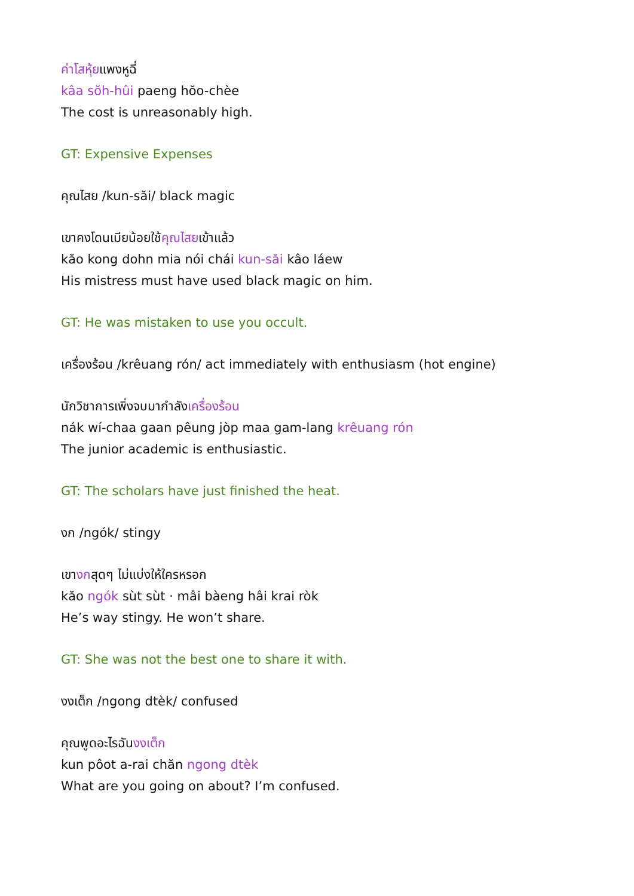ค่าโสหุ้ยแพงหูฉี่
kâa sŏh-hûi paeng hŏo-chèe
The cost is unreasonably high.
GT: Expensive Expenses
คุณไสย /kun-săi/ black magic
เขาคงโดนเมียน้อยใช้คุณไสยเข้าแล้ว
kăo kong dohn mia nói chái kun-săi kâo láew
His mistress must have used black magic on him.
GT: He was mistaken to use you occult.
เครื่องร้อน /krêuang rón/ act immediately with enthusiasm (hot engine)
นักวิชาการเพิ่งจบมากำลังเครื่องร้อน
nák wí-chaa gaan pêung jòp maa gam-lang krêuang rón
The junior academic is enthusiastic.
GT: The scholars have just finished the heat.
งก /ngók/ stingy
เขางกสุดๆ ไม่แบ่งให้ใครหรอก
kăo ngók sùt sùt · mâi bàeng hâi krai ròk
He’s way stingy. He won’t share.
GT: She was not the best one to share it with.
งงเต็ก /ngong dtèk/ confused
คุณพูดอะไรฉันงงเต็ก
kun pôot a-rai chăn ngong dtèk
What are you going on about? I’m confused.